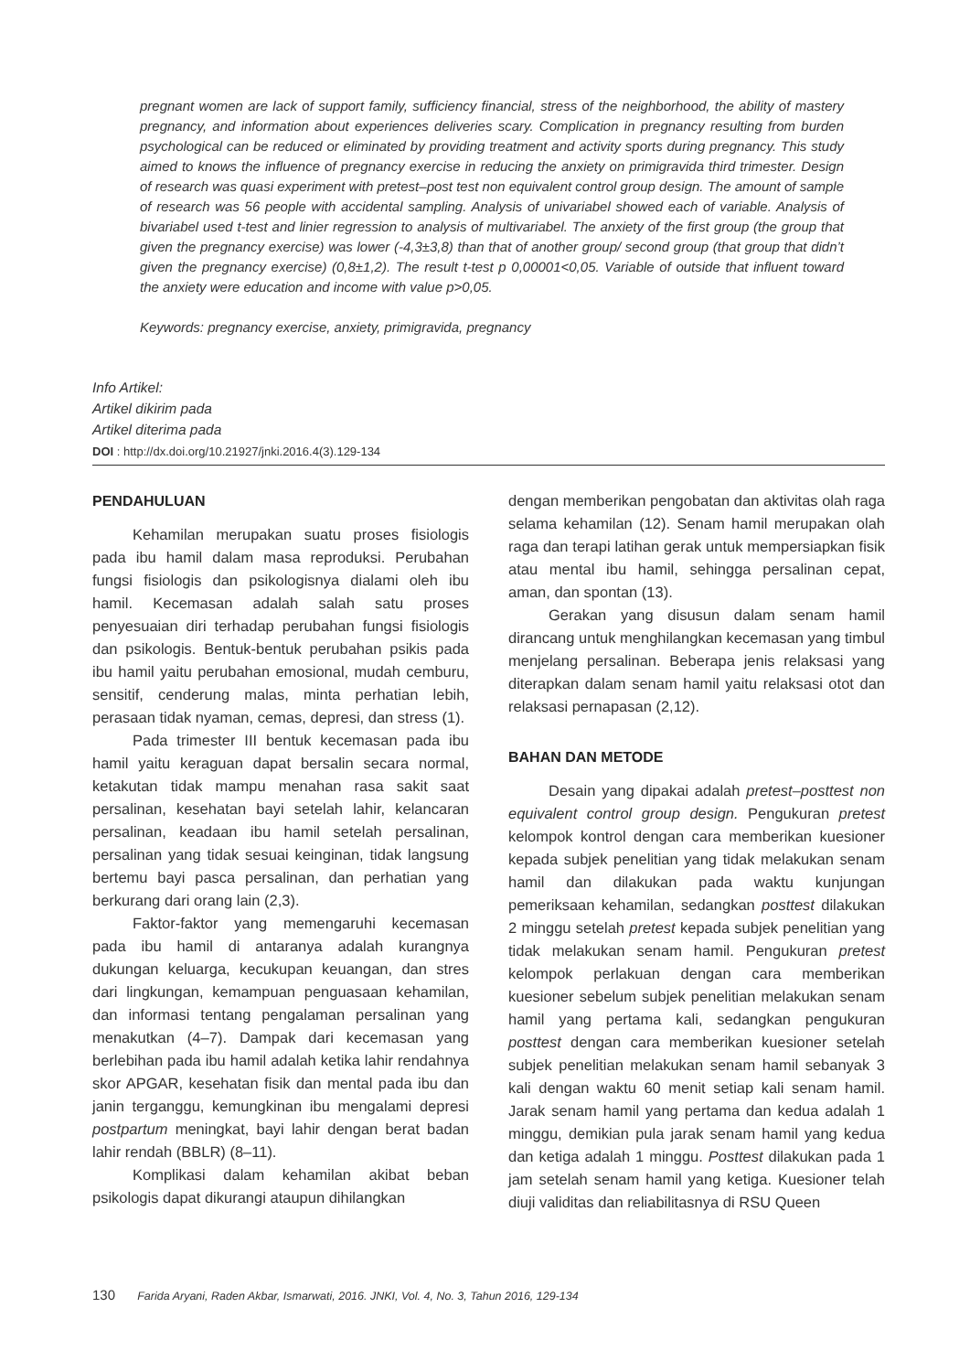pregnant women are lack of support family, sufficiency financial, stress of the neighborhood, the ability of mastery pregnancy, and information about experiences deliveries scary. Complication in pregnancy resulting from burden psychological can be reduced or eliminated by providing treatment and activity sports during pregnancy. This study aimed to knows the influence of pregnancy exercise in reducing the anxiety on primigravida third trimester. Design of research was quasi experiment with pretest–post test non equivalent control group design. The amount of sample of research was 56 people with accidental sampling. Analysis of univariabel showed each of variable. Analysis of bivariabel used t-test and linier regression to analysis of multivariabel. The anxiety of the first group (the group that given the pregnancy exercise) was lower (-4,3±3,8) than that of another group/ second group (that group that didn’t given the pregnancy exercise) (0,8±1,2). The result t-test p 0,00001<0,05. Variable of outside that influent toward the anxiety were education and income with value p>0,05.
Keywords: pregnancy exercise, anxiety, primigravida, pregnancy
Info Artikel:
Artikel dikirim pada
Artikel diterima pada
DOI : http://dx.doi.org/10.21927/jnki.2016.4(3).129-134
PENDAHULUAN
Kehamilan merupakan suatu proses fisiologis pada ibu hamil dalam masa reproduksi. Perubahan fungsi fisiologis dan psikologisnya dialami oleh ibu hamil. Kecemasan adalah salah satu proses penyesuaian diri terhadap perubahan fungsi fisiologis dan psikologis. Bentuk-bentuk perubahan psikis pada ibu hamil yaitu perubahan emosional, mudah cemburu, sensitif, cenderung malas, minta perhatian lebih, perasaan tidak nyaman, cemas, depresi, dan stress (1).
Pada trimester III bentuk kecemasan pada ibu hamil yaitu keraguan dapat bersalin secara normal, ketakutan tidak mampu menahan rasa sakit saat persalinan, kesehatan bayi setelah lahir, kelancaran persalinan, keadaan ibu hamil setelah persalinan, persalinan yang tidak sesuai keinginan, tidak langsung bertemu bayi pasca persalinan, dan perhatian yang berkurang dari orang lain (2,3).
Faktor-faktor yang memengaruhi kecemasan pada ibu hamil di antaranya adalah kurangnya dukungan keluarga, kecukupan keuangan, dan stres dari lingkungan, kemampuan penguasaan kehamilan, dan informasi tentang pengalaman persalinan yang menakutkan (4–7). Dampak dari kecemasan yang berlebihan pada ibu hamil adalah ketika lahir rendahnya skor APGAR, kesehatan fisik dan mental pada ibu dan janin terganggu, kemungkinan ibu mengalami depresi postpartum meningkat, bayi lahir dengan berat badan lahir rendah (BBLR) (8–11).
Komplikasi dalam kehamilan akibat beban psikologis dapat dikurangi ataupun dihilangkan
dengan memberikan pengobatan dan aktivitas olah raga selama kehamilan (12). Senam hamil merupakan olah raga dan terapi latihan gerak untuk mempersiapkan fisik atau mental ibu hamil, sehingga persalinan cepat, aman, dan spontan (13).
Gerakan yang disusun dalam senam hamil dirancang untuk menghilangkan kecemasan yang timbul menjelang persalinan. Beberapa jenis relaksasi yang diterapkan dalam senam hamil yaitu relaksasi otot dan relaksasi pernapasan (2,12).
BAHAN DAN METODE
Desain yang dipakai adalah pretest–posttest non equivalent control group design. Pengukuran pretest kelompok kontrol dengan cara memberikan kuesioner kepada subjek penelitian yang tidak melakukan senam hamil dan dilakukan pada waktu kunjungan pemeriksaan kehamilan, sedangkan posttest dilakukan 2 minggu setelah pretest kepada subjek penelitian yang tidak melakukan senam hamil. Pengukuran pretest kelompok perlakuan dengan cara memberikan kuesioner sebelum subjek penelitian melakukan senam hamil yang pertama kali, sedangkan pengukuran posttest dengan cara memberikan kuesioner setelah subjek penelitian melakukan senam hamil sebanyak 3 kali dengan waktu 60 menit setiap kali senam hamil. Jarak senam hamil yang pertama dan kedua adalah 1 minggu, demikian pula jarak senam hamil yang kedua dan ketiga adalah 1 minggu. Posttest dilakukan pada 1 jam setelah senam hamil yang ketiga. Kuesioner telah diuji validitas dan reliabilitasnya di RSU Queen
130 Farida Aryani, Raden Akbar, Ismarwati, 2016. JNKI, Vol. 4, No. 3, Tahun 2016, 129-134